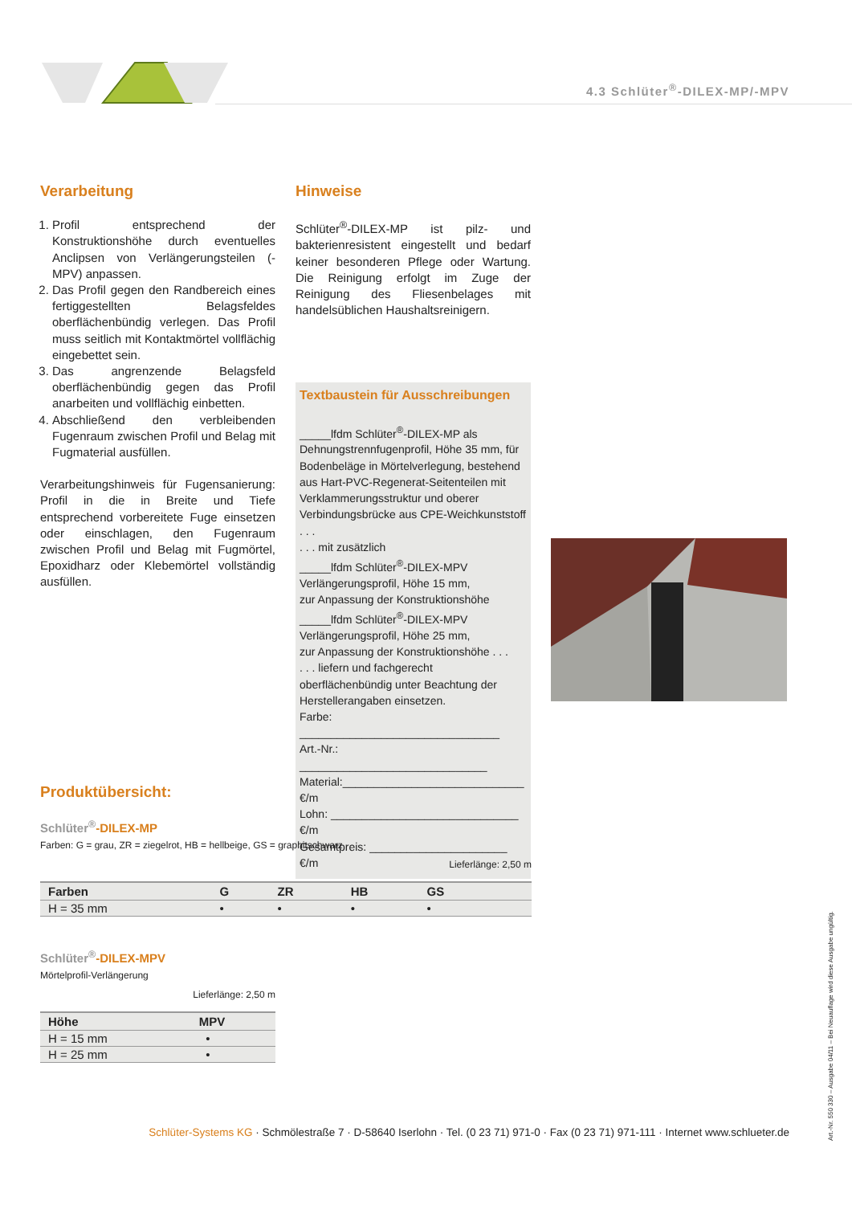4.3 Schlüter<sup>®</sup>-DILEX-MP/-MPV
Verarbeitung
1. Profil entsprechend der Konstruktionshöhe durch eventuelles Anclipsen von Verlängerungsteilen (-MPV) anpassen.
2. Das Profil gegen den Randbereich eines fertiggestellten Belagsfeldes oberflächenbündig verlegen. Das Profil muss seitlich mit Kontaktmörtel vollflächig eingebettet sein.
3. Das angrenzende Belagsfeld oberflächenbündig gegen das Profil anarbeiten und vollflächig einbetten.
4. Abschließend den verbleibenden Fugenraum zwischen Profil und Belag mit Fugmaterial ausfüllen.
Verarbeitungshinweis für Fugensanierung: Profil in die in Breite und Tiefe entsprechend vorbereitete Fuge einsetzen oder einschlagen, den Fugenraum zwischen Profil und Belag mit Fugmörtel, Epoxidharz oder Klebemörtel vollständig ausfüllen.
Hinweise
Schlüter<sup>®</sup>-DILEX-MP ist pilz- und bakterienresistent eingestellt und bedarf keiner besonderen Pflege oder Wartung. Die Reinigung erfolgt im Zuge der Reinigung des Fliesenbelages mit handelsüblichen Haushaltsreinigern.
Textbaustein für Ausschreibungen
_____lfdm Schlüter<sup>®</sup>-DILEX-MP als Dehnungstrennfugenprofil, Höhe 35 mm, für Bodenbeläge in Mörtelverlegung, bestehend aus Hart-PVC-Regenerat-Seitenteilen mit Verklammerungsstruktur und oberer Verbindungsbrücke aus CPE-Weichkunststoff . . .
. . . mit zusätzlich
_____lfdm Schlüter<sup>®</sup>-DILEX-MPV Verlängerungsprofil, Höhe 15 mm,
zur Anpassung der Konstruktionshöhe
_____lfdm Schlüter<sup>®</sup>-DILEX-MPV Verlängerungsprofil, Höhe 25 mm,
zur Anpassung der Konstruktionshöhe . . .
. . . liefern und fachgerecht oberflächenbündig unter Beachtung der Herstellerangaben einsetzen.
Farbe: ________________________________
Art.-Nr.: ______________________________
Material:_____________________________ €/m
Lohn: ______________________________ €/m
Gesamtpreis: ______________________ €/m
Produktübersicht:
Schlüter<sup>®</sup>-DILEX-MP
Farben: G = grau, ZR = ziegelrot, HB = hellbeige, GS = graphitschwarz
Lieferlänge: 2,50 m
| Farben | G | ZR | HB | GS | |
| --- | --- | --- | --- | --- | --- |
| H = 35 mm | • | • | • | • | |
Schlüter<sup>®</sup>-DILEX-MPV
Mörtelprofil-Verlängerung
Lieferlänge: 2,50 m
| Höhe | MPV |
| --- | --- |
| H = 15 mm | • |
| H = 25 mm | • |
Art.-Nr. 550 330 – Ausgabe 04/11 – Bei Neuauflage wird diese Ausgabe ungültig.
Schlüter-Systems KG · Schmölestraße 7 · D-58640 Iserlohn · Tel. (0 23 71) 971-0 · Fax (0 23 71) 971-111 · Internet www.schlueter.de